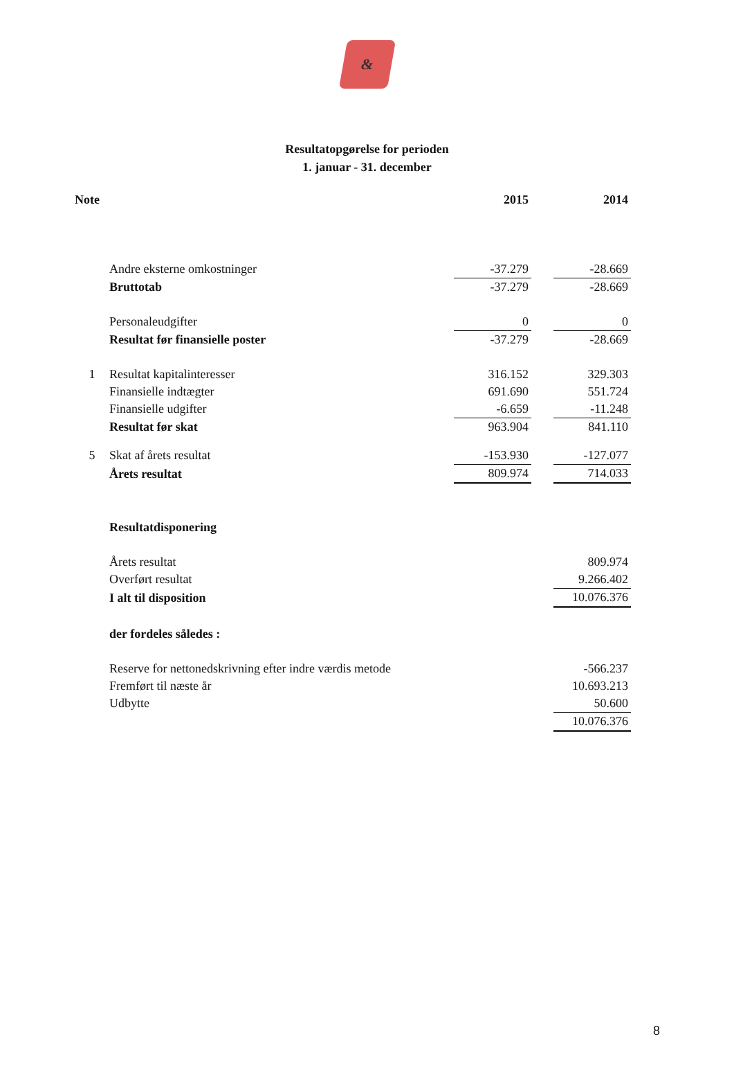&
Resultatopgørelse for perioden
1. januar - 31. december
| Note | | 2015 | | 2014 |
| | Andre eksterne omkostninger | -37.279 | | -28.669 |
| | Bruttotab | -37.279 | | -28.669 |
| | Personaleudgifter | 0 | | 0 |
| | Resultat før finansielle poster | -37.279 | | -28.669 |
| 1 | Resultat kapitalinteresser | 316.152 | | 329.303 |
| | Finansielle indtægter | 691.690 | | 551.724 |
| | Finansielle udgifter | -6.659 | | -11.248 |
| | Resultat før skat | 963.904 | | 841.110 |
| 5 | Skat af årets resultat | -153.930 | | -127.077 |
| | Årets resultat | 809.974 | | 714.033 |
| | Resultatdisponering | | | |
| | Årets resultat | | | 809.974 |
| | Overført resultat | | | 9.266.402 |
| | I alt til disposition | | | 10.076.376 |
| | der fordeles således : | | | |
| | Reserve for nettonedskrivning efter indre værdis metode | | | -566.237 |
| | Fremført til næste år | | | 10.693.213 |
| | Udbytte | | | 50.600 |
| | | | | 10.076.376 |
8